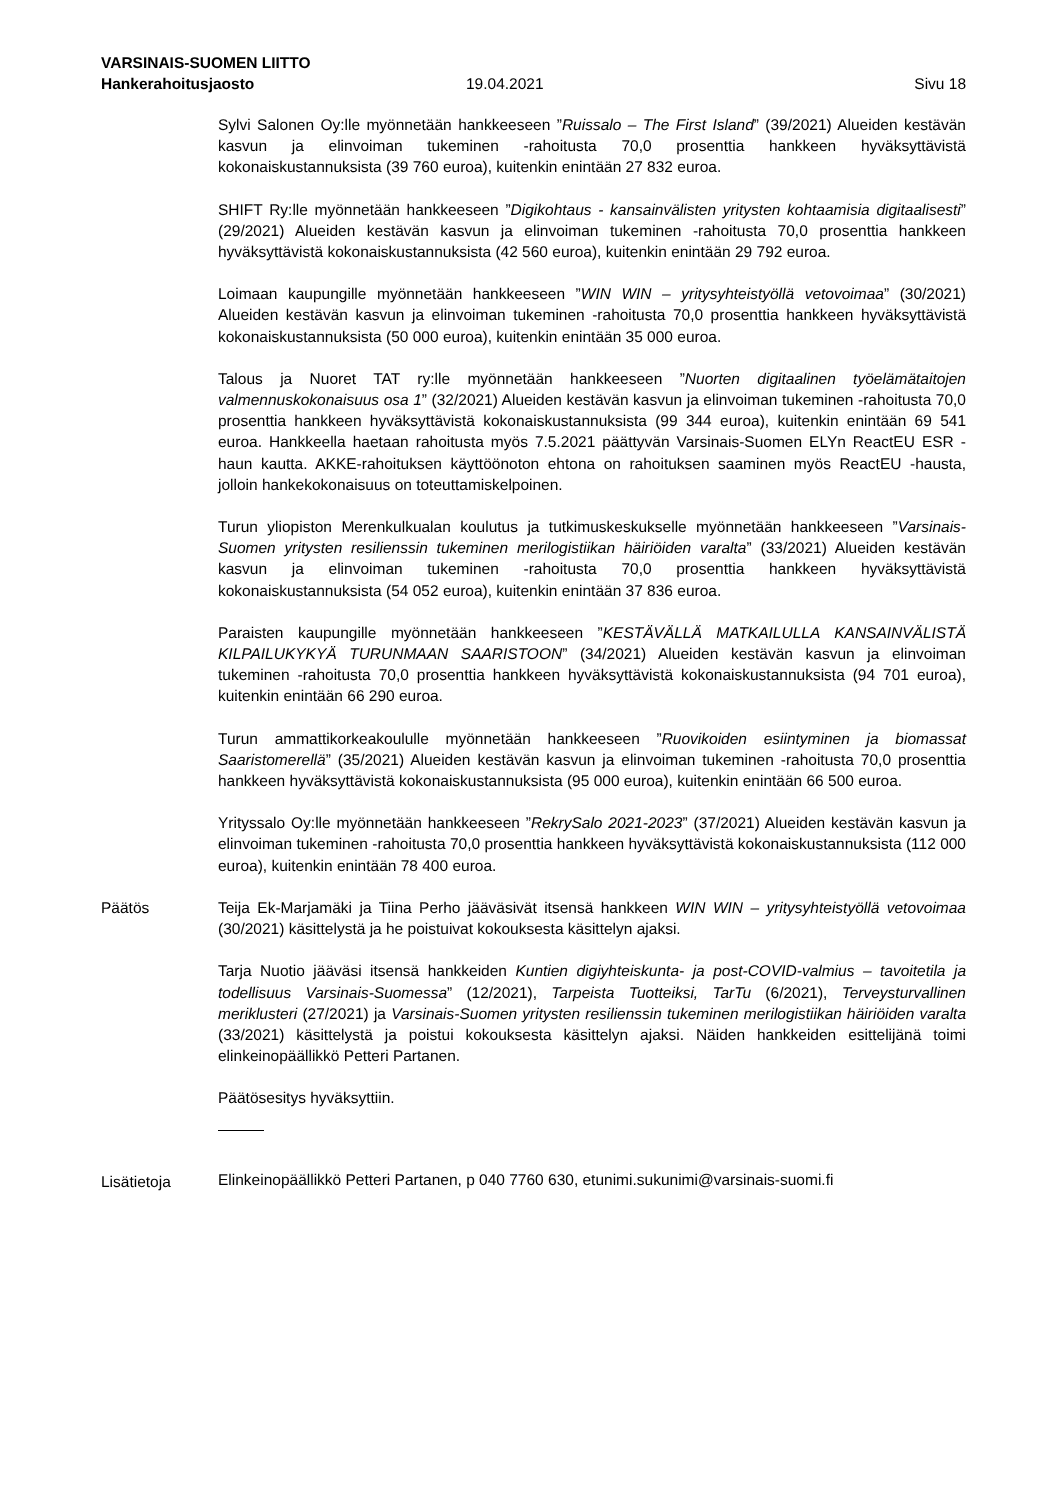VARSINAIS-SUOMEN LIITTO
Hankerahoitusjaosto 19.04.2021 Sivu 18
Sylvi Salonen Oy:lle myönnetään hankkeeseen ”Ruissalo – The First Island” (39/2021) Alueiden kestävän kasvun ja elinvoiman tukeminen -rahoitusta 70,0 prosenttia hankkeen hyväksyttävistä kokonaiskustannuksista (39 760 euroa), kuitenkin enintään 27 832 euroa.
SHIFT Ry:lle myönnetään hankkeeseen ”Digikohtaus - kansainvälisten yritysten kohtaamisia digitaalisesti” (29/2021) Alueiden kestävän kasvun ja elinvoiman tukeminen -rahoitusta 70,0 prosenttia hankkeen hyväksyttävistä kokonaiskustannuksista (42 560 euroa), kuitenkin enintään 29 792 euroa.
Loimaan kaupungille myönnetään hankkeeseen ”WIN WIN – yritysyhteistyöllä vetovoimaa” (30/2021) Alueiden kestävän kasvun ja elinvoiman tukeminen -rahoitusta 70,0 prosenttia hankkeen hyväksyttävistä kokonaiskustannuksista (50 000 euroa), kuitenkin enintään 35 000 euroa.
Talous ja Nuoret TAT ry:lle myönnetään hankkeeseen ”Nuorten digitaalinen työelämätaitojen valmennuskokonaisuus osa 1” (32/2021) Alueiden kestävän kasvun ja elinvoiman tukeminen -rahoitusta 70,0 prosenttia hankkeen hyväksyttävistä kokonaiskustannuksista (99 344 euroa), kuitenkin enintään 69 541 euroa. Hankkeella haetaan rahoitusta myös 7.5.2021 päättyvän Varsinais-Suomen ELYn ReactEU ESR -haun kautta. AKKE-rahoituksen käyttöönoton ehtona on rahoituksen saaminen myös ReactEU -hausta, jolloin hankekokonaisuus on toteuttamiskelpoinen.
Turun yliopiston Merenkulkualan koulutus ja tutkimuskeskukselle myönnetään hankkeeseen ”Varsinais-Suomen yritysten resilienssin tukeminen merilogistiikan häiriöiden varalta” (33/2021) Alueiden kestävän kasvun ja elinvoiman tukeminen -rahoitusta 70,0 prosenttia hankkeen hyväksyttävistä kokonaiskustannuksista (54 052 euroa), kuitenkin enintään 37 836 euroa.
Paraisten kaupungille myönnetään hankkeeseen ”KESTÄVÄLLÄ MATKAILULLA KANSAINVÄLISTÄ KILPAILUKYKYÄ TURUNMAAN SAARISTOON” (34/2021) Alueiden kestävän kasvun ja elinvoiman tukeminen -rahoitusta 70,0 prosenttia hankkeen hyväksyttävistä kokonaiskustannuksista (94 701 euroa), kuitenkin enintään 66 290 euroa.
Turun ammattikorkeakoululle myönnetään hankkeeseen ”Ruovikoiden esiintyminen ja biomassat Saaristomerellä” (35/2021) Alueiden kestävän kasvun ja elinvoiman tukeminen -rahoitusta 70,0 prosenttia hankkeen hyväksyttävistä kokonaiskustannuksista (95 000 euroa), kuitenkin enintään 66 500 euroa.
Yrityssalo Oy:lle myönnetään hankkeeseen ”RekrySalo 2021-2023” (37/2021) Alueiden kestävän kasvun ja elinvoiman tukeminen -rahoitusta 70,0 prosenttia hankkeen hyväksyttävistä kokonaiskustannuksista (112 000 euroa), kuitenkin enintään 78 400 euroa.
Päätös Teija Ek-Marjamäki ja Tiina Perho jääväsivät itsensä hankkeen WIN WIN – yritysyhteistyöllä vetovoimaa (30/2021) käsittelystä ja he poistuivat kokouksesta käsittelyn ajaksi.
Tarja Nuotio jääväsi itsensä hankkeiden Kuntien digiyhteiskunta- ja post-COVID-valmius – tavoitetila ja todellisuus Varsinais-Suomessa” (12/2021), Tarpeista Tuotteiksi, TarTu (6/2021), Terveysturvallinen meriklusteri (27/2021) ja Varsinais-Suomen yritysten resilienssin tukeminen merilogistiikan häiriöiden varalta (33/2021) käsittelystä ja poistui kokouksesta käsittelyn ajaksi. Näiden hankkeiden esittelijänä toimi elinkeinopäällikkö Petteri Partanen.
Päätösesitys hyväksyttiin.
Lisätietoja
Elinkeinopäällikkö Petteri Partanen, p 040 7760 630, etunimi.sukunimi@varsinais-suomi.fi